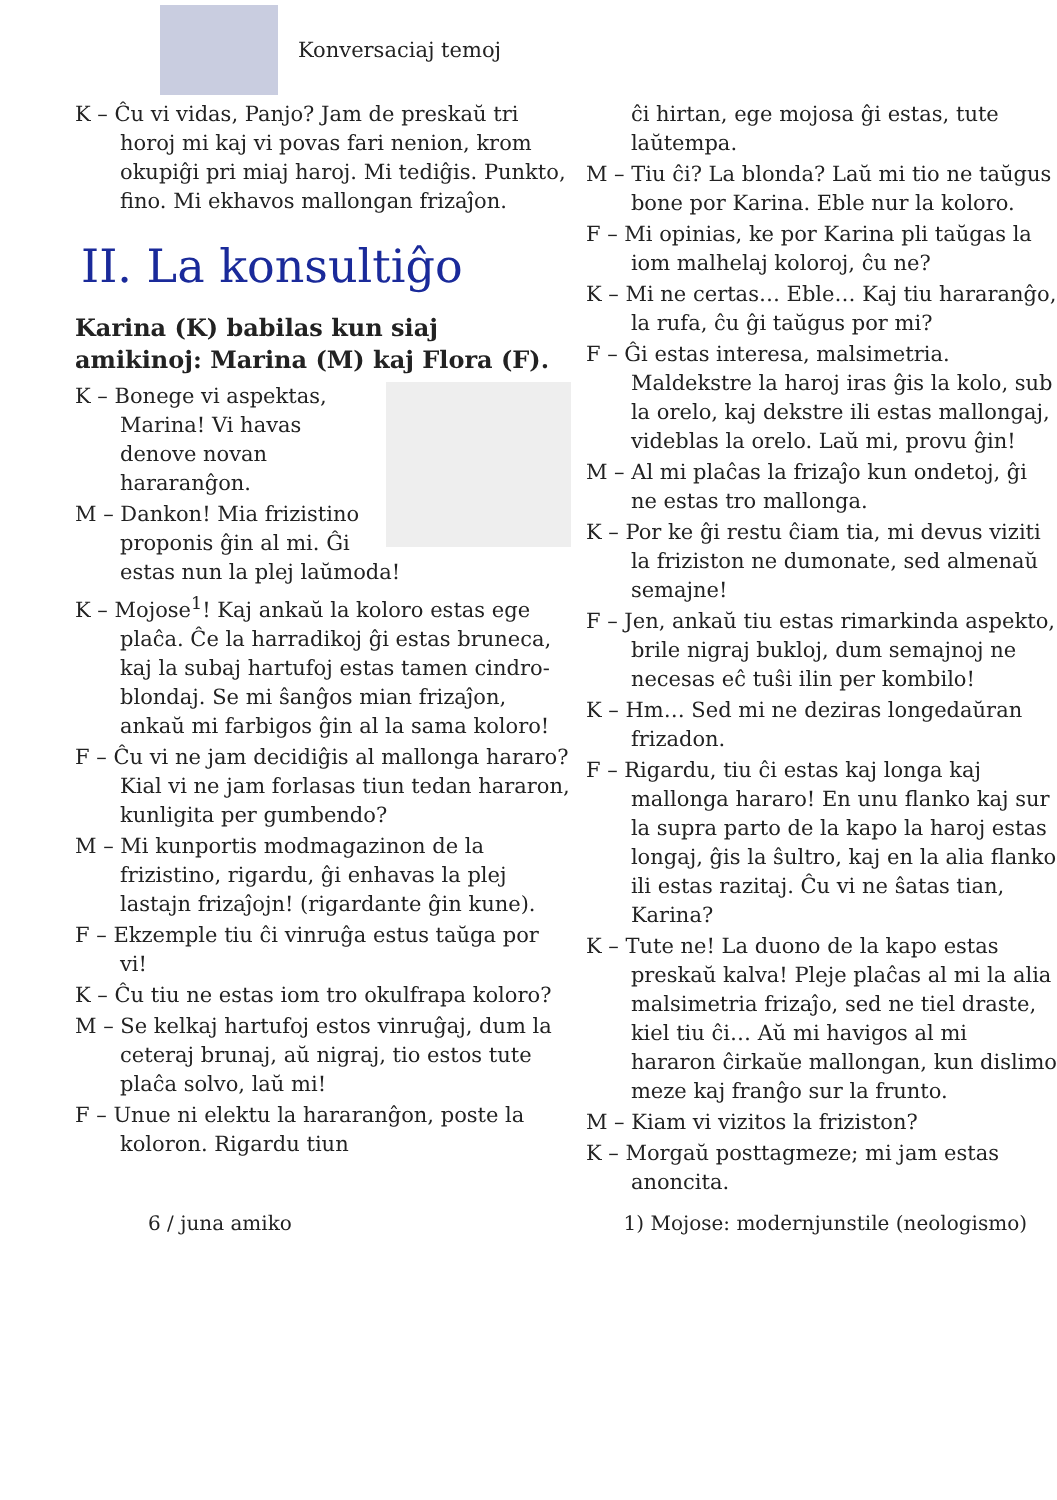Konversaciaj temoj
K – Ĉu vi vidas, Panjo? Jam de preskaŭ tri horoj mi kaj vi povas fari nenion, krom okupiĝi pri miaj haroj. Mi tediĝis. Punkto, fino. Mi ekhavos mallongan frizaĵon.
II. La konsultiĝo
Karina (K) babilas kun siaj amikinoj: Marina (M) kaj Flora (F).
K – Bonege vi aspektas, Marina! Vi havas denove novan hararanĝon.
M – Dankon! Mia frizistino proponis ĝin al mi. Ĝi estas nun la plej laŭmoda!
K – Mojose<sup>1</sup>! Kaj ankaŭ la koloro estas ege plaĉa. Ĉe la harradikoj ĝi estas bruneca, kaj la subaj hartufoj estas tamen cindro-blondaj. Se mi ŝanĝos mian frizaĵon, ankaŭ mi farbigos ĝin al la sama koloro!
F – Ĉu vi ne jam decidiĝis al mallonga hararo? Kial vi ne jam forlasas tiun tedan hararon, kunligita per gumbendo?
M – Mi kunportis modmagazinon de la frizistino, rigardu, ĝi enhavas la plej lastajn frizaĵojn! (rigardante ĝin kune).
F – Ekzemple tiu ĉi vinruĝa estus taŭga por vi!
K – Ĉu tiu ne estas iom tro okulfrapa koloro?
M – Se kelkaj hartufoj estos vinruĝaj, dum la ceteraj brunaj, aŭ nigraj, tio estos tute plaĉa solvo, laŭ mi!
F – Unue ni elektu la hararanĝon, poste la koloron. Rigardu tiun
ĉi hirtan, ege mojosa ĝi estas, tute laŭtempa.
M – Tiu ĉi? La blonda? Laŭ mi tio ne taŭgus bone por Karina. Eble nur la koloro.
F – Mi opinias, ke por Karina pli taŭgas la iom malhelaj koloroj, ĉu ne?
K – Mi ne certas… Eble… Kaj tiu hararanĝo, la rufa, ĉu ĝi taŭgus por mi?
F – Ĝi estas interesa, malsimetria. Maldekstre la haroj iras ĝis la kolo, sub la orelo, kaj dekstre ili estas mallongaj, videblas la orelo. Laŭ mi, provu ĝin!
M – Al mi plaĉas la frizaĵo kun ondetoj, ĝi ne estas tro mallonga.
K – Por ke ĝi restu ĉiam tia, mi devus viziti la friziston ne dumonate, sed almenaŭ semajne!
F – Jen, ankaŭ tiu estas rimarkinda aspekto, brile nigraj bukloj, dum semajnoj ne necesas eĉ tuŝi ilin per kombilo!
K – Hm… Sed mi ne deziras longedaŭran frizadon.
F – Rigardu, tiu ĉi estas kaj longa kaj mallonga hararo! En unu flanko kaj sur la supra parto de la kapo la haroj estas longaj, ĝis la ŝultro, kaj en la alia flanko ili estas razitaj. Ĉu vi ne ŝatas tian, Karina?
K – Tute ne! La duono de la kapo estas preskaŭ kalva! Pleje plaĉas al mi la alia malsimetria frizaĵo, sed ne tiel draste, kiel tiu ĉi… Aŭ mi havigos al mi hararon ĉirkaŭe mallongan, kun dislimo meze kaj franĝo sur la frunto.
M – Kiam vi vizitos la friziston?
K – Morgaŭ posttagmeze; mi jam estas anoncita.
6 / juna amiko 1) Mojose: modernjunstile (neologismo)